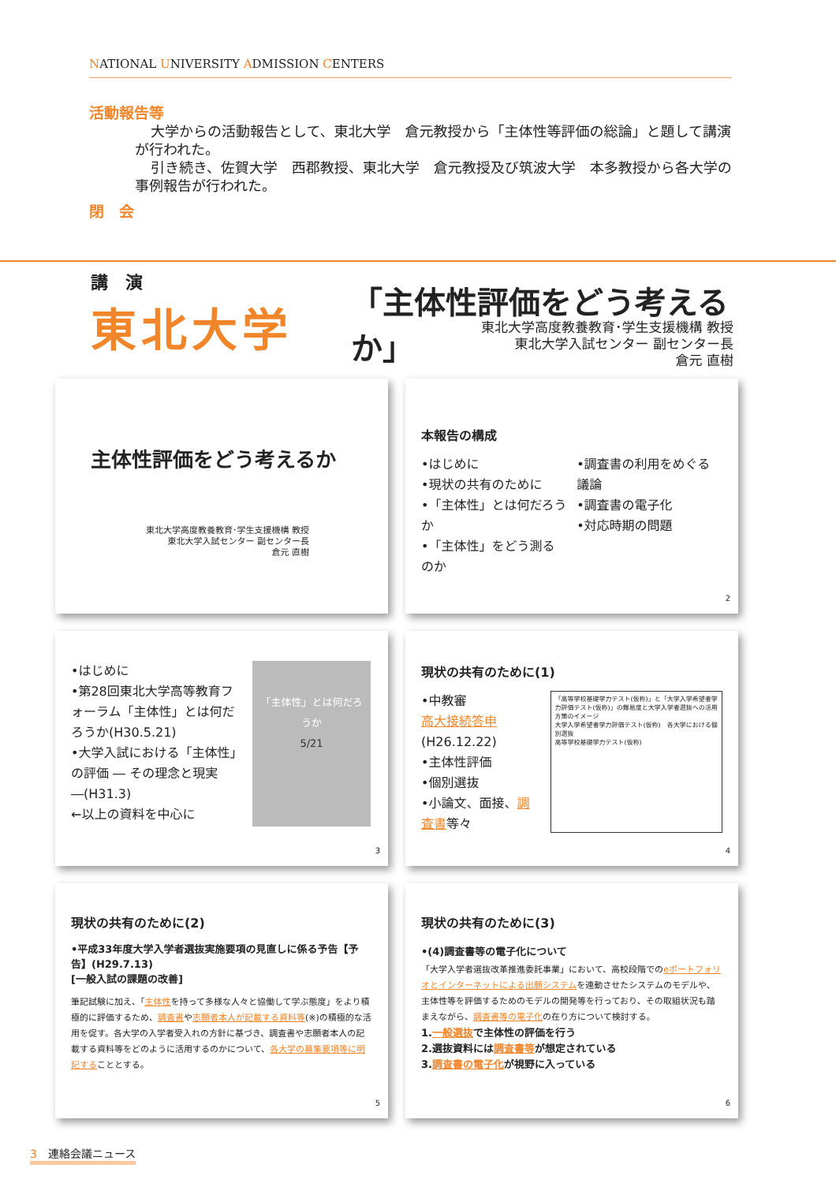NATIONAL UNIVERSITY ADMISSION CENTERS
活動報告等
大学からの活動報告として、東北大学　倉元教授から「主体性等評価の総論」と題して講演が行われた。
引き続き、佐賀大学　西郡教授、東北大学　倉元教授及び筑波大学　本多教授から各大学の事例報告が行われた。
閉　会
講　演
東北大学
「主体性評価をどう考えるか」
東北大学高度教養教育･学生支援機構 教授
東北大学入試センター 副センター長
倉元 直樹
主体性評価をどう考えるか
東北大学高度教養教育･学生支援機構 教授
東北大学入試センター 副センター長
倉元 直樹
本報告の構成
•はじめに
•現状の共有のために
•「主体性」とは何だろうか
•「主体性」をどう測るのか
•調査書の利用をめぐる議論
•調査書の電子化
•対応時期の問題
2
•はじめに
•第28回東北大学高等教育フォーラム「主体性」とは何だろうか(H30.5.21)
•大学入試における「主体性」の評価 ― その理念と現実 ―(H31.3)
←以上の資料を中心に
「主体性」とは何だろうか
5/21
3
現状の共有のために(1)
•中教審
高大接続答申
(H26.12.22)
•主体性評価
•個別選抜
•小論文、面接、調査書等々
「高等学校基礎学力テスト(仮称)」と「大学入学希望者学力評価テスト(仮称)」の難易度と大学入学者選抜への活用方策のイメージ
大学入学希望者学力評価テスト(仮称)　各大学における個別選抜
高等学校基礎学力テスト(仮称)
4
現状の共有のために(2)
•平成33年度大学入学者選抜実施要項の見直しに係る予告【予告】(H29.7.13)
[一般入試の課題の改善]
筆記試験に加え、「主体性を持って多様な人々と協働して学ぶ態度」をより積極的に評価するため、調査書や志願者本人が記載する資料等(※)の積極的な活用を促す。各大学の入学者受入れの方針に基づき、調査書や志願者本人の記載する資料等をどのように活用するのかについて、各大学の募集要項等に明記することとする。
5
現状の共有のために(3)
•(4)調査書等の電子化について
「大学入学者選抜改革推進委託事業」において、高校段階でのeポートフォリオとインターネットによる出願システムを連動させたシステムのモデルや、主体性等を評価するためのモデルの開発等を行っており、その取組状況も踏まえながら、調査書等の電子化の在り方について検討する。
1.一般選抜で主体性の評価を行う
2.選抜資料には調査書等が想定されている
3.調査書の電子化が視野に入っている
6
3　連絡会議ニュース